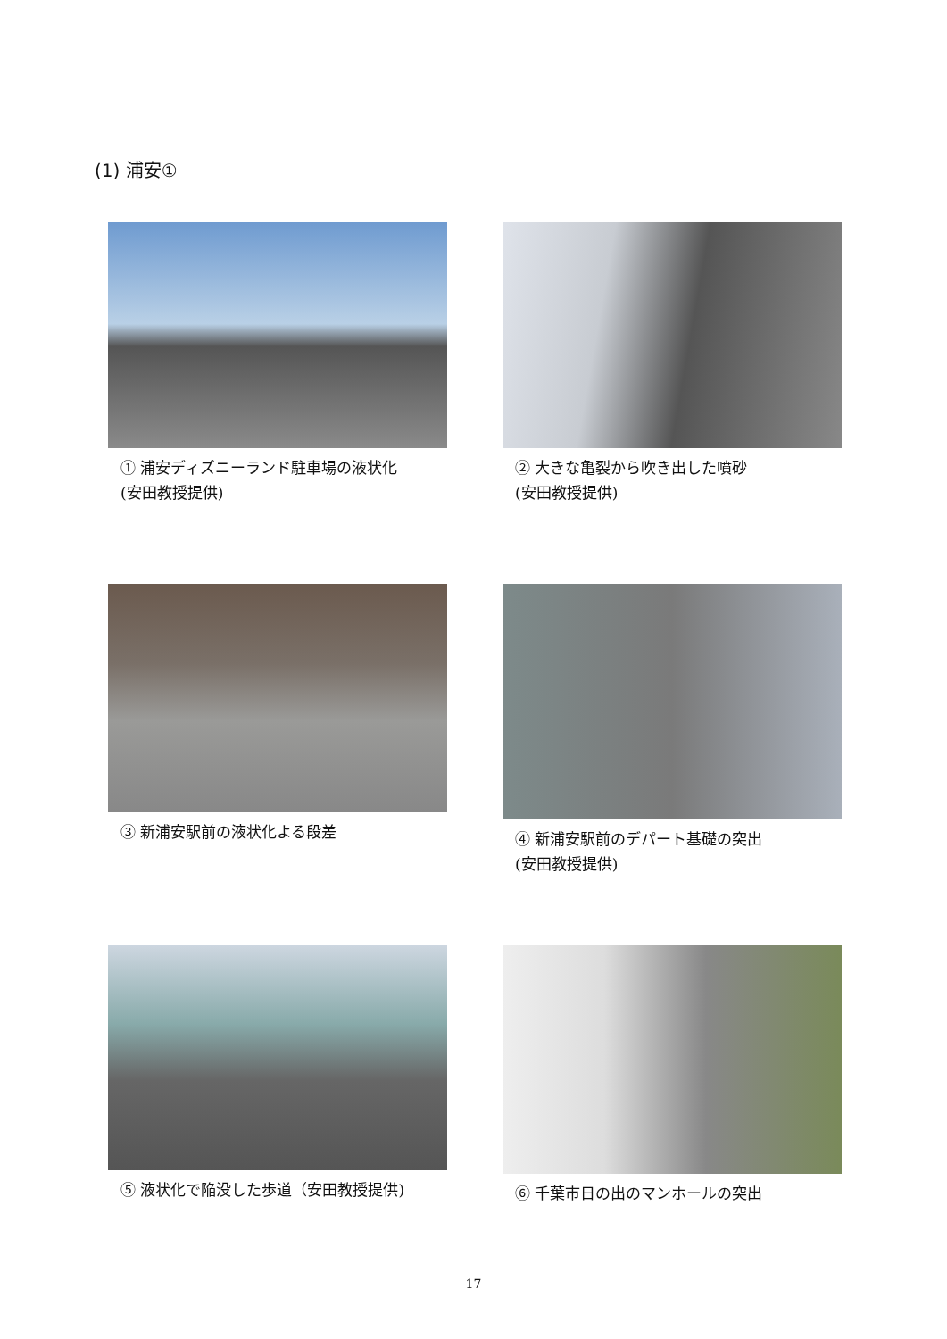(1) 浦安①
① 浦安ディズニーランド駐車場の液状化
(安田教授提供)
② 大きな亀裂から吹き出した噴砂
(安田教授提供)
③ 新浦安駅前の液状化よる段差
④ 新浦安駅前のデパート基礎の突出
(安田教授提供)
⑤ 液状化で陥没した歩道（安田教授提供)
⑥ 千葉市日の出のマンホールの突出
17